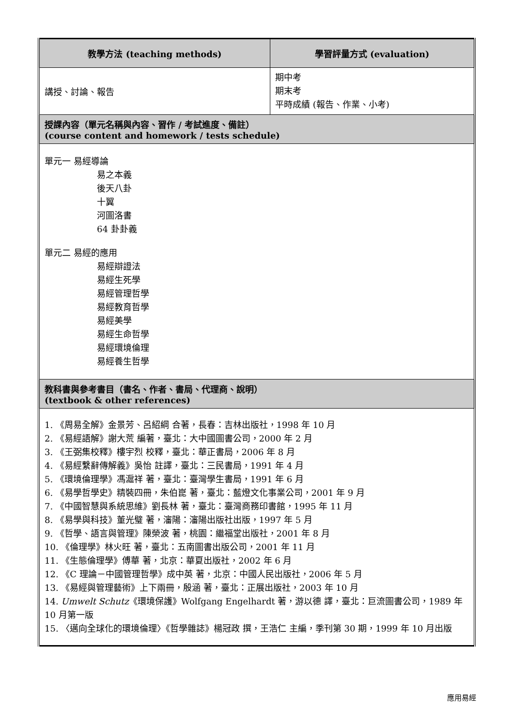| 教學方法 (teaching methods) | 學習評量方式 (evaluation) |
| --- | --- |
| 講授、討論、報告 | 期中考 期末考 平時成績 (報告、作業、小考) |
| 授課內容（單元名稱與內容、習作 / 考試進度、備註） (course content and homework / tests schedule) | |
| 單元一 易經導論 易之本義 後天八卦 十翼 河圖洛書 64 卦卦義 單元二 易經的應用 易經辯證法 易經生死學 易經管理哲學 易經教育哲學 易經美學 易經生命哲學 易經環境倫理 易經養生哲學 | |
| 教科書與參考書目（書名、作者、書局、代理商、說明） (textbook & other references) | |
| 1. 《周易全解》金景芳、呂紹綱 合著，長春：吉林出版社，1998 年 10 月 2. 《易經語解》謝大荒 編著，臺北：大中國圖書公司，2000 年 2 月 3. 《王弼集校釋》樓宇烈 校釋，臺北：華正書局，2006 年 8 月 4. 《易經繫辭傳解義》吳怡 註譯，臺北：三民書局，1991 年 4 月 5. 《環境倫理學》馮滬祥 著，臺北：臺灣學生書局，1991 年 6 月 6. 《易學哲學史》精裝四冊，朱伯崑 著，臺北：藍燈文化事業公司，2001 年 9 月 7. 《中國智慧與系統思維》劉長林 著，臺北：臺灣商務印書館，1995 年 11 月 8. 《易學與科技》董光璧 著，瀋陽：瀋陽出版社出版，1997 年 5 月 9. 《哲學、語言與管理》陳榮波 著，桃園：繼福堂出版社，2001 年 8 月 10. 《倫理學》林火旺 著，臺北：五南圖書出版公司，2001 年 11 月 11. 《生態倫理學》傅華 著，北京：華夏出版社，2002 年 6 月 12. 《C 理論－中國管理哲學》成中英 著，北京：中國人民出版社，2006 年 5 月 13. 《易經與管理藝術》上下兩冊，殷涵 著，臺北：正展出版社，2003 年 10 月 14. Umwelt Schutz 《環境保護》Wolfgang Engelhardt 著，游以德 譯，臺北：巨流圖書公司，1989 年 10 月第一版 15. 〈邁向全球化的環境倫理〉《哲學雜誌》楊冠政 撰，王浩仁 主編，季刊第 30 期，1999 年 10 月出版 | |
應用易經